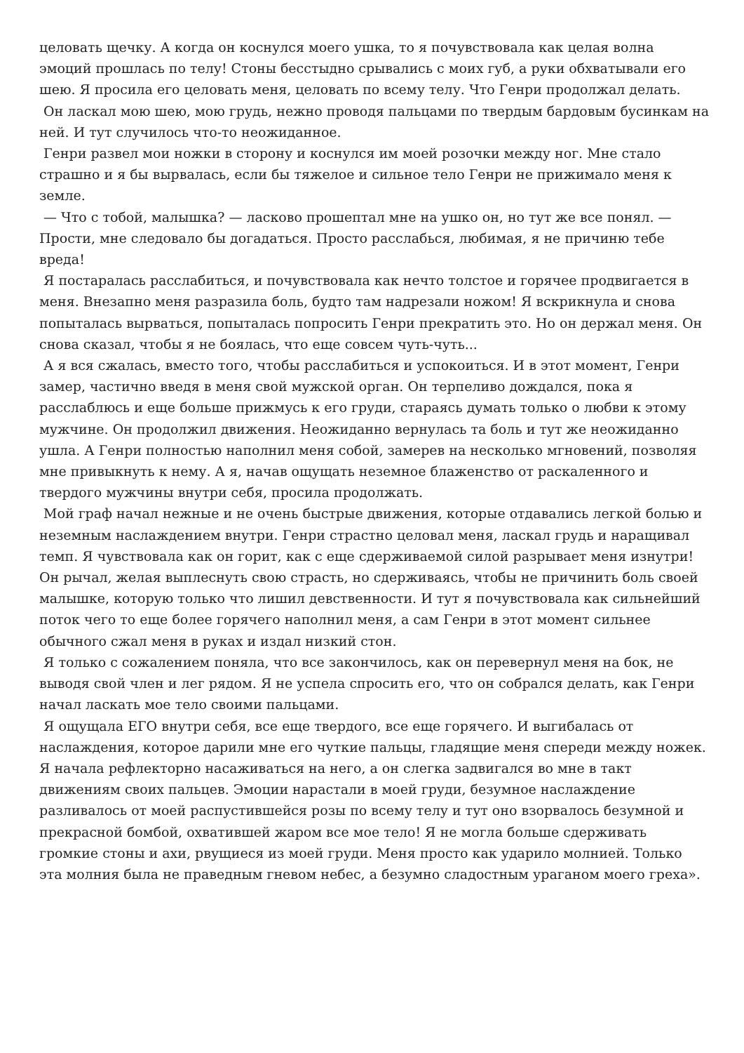целовать щечку. А когда он коснулся моего ушка, то я почувствовала как целая волна эмоций прошлась по телу! Стоны бесстыдно срывались с моих губ, а руки обхватывали его шею. Я просила его целовать меня, целовать по всему телу. Что Генри продолжал делать.
Он ласкал мою шею, мою грудь, нежно проводя пальцами по твердым бардовым бусинкам на ней. И тут случилось что-то неожиданное.
Генри развел мои ножки в сторону и коснулся им моей розочки между ног. Мне стало страшно и я бы вырвалась, если бы тяжелое и сильное тело Генри не прижимало меня к земле.
— Что с тобой, малышка? — ласково прошептал мне на ушко он, но тут же все понял. — Прости, мне следовало бы догадаться. Просто расслабься, любимая, я не причиню тебе вреда!
Я постаралась расслабиться, и почувствовала как нечто толстое и горячее продвигается в меня. Внезапно меня разразила боль, будто там надрезали ножом! Я вскрикнула и снова попыталась вырваться, попыталась попросить Генри прекратить это. Но он держал меня. Он снова сказал, чтобы я не боялась, что еще совсем чуть-чуть...
А я вся сжалась, вместо того, чтобы расслабиться и успокоиться. И в этот момент, Генри замер, частично введя в меня свой мужской орган. Он терпеливо дождался, пока я расслаблюсь и еще больше прижмусь к его груди, стараясь думать только о любви к этому мужчине. Он продолжил движения. Неожиданно вернулась та боль и тут же неожиданно ушла. А Генри полностью наполнил меня собой, замерев на несколько мгновений, позволяя мне привыкнуть к нему. А я, начав ощущать неземное блаженство от раскаленного и твердого мужчины внутри себя, просила продолжать.
Мой граф начал нежные и не очень быстрые движения, которые отдавались легкой болью и неземным наслаждением внутри. Генри страстно целовал меня, ласкал грудь и наращивал темп. Я чувствовала как он горит, как с еще сдерживаемой силой разрывает меня изнутри! Он рычал, желая выплеснуть свою страсть, но сдерживаясь, чтобы не причинить боль своей малышке, которую только что лишил девственности. И тут я почувствовала как сильнейший поток чего то еще более горячего наполнил меня, а сам Генри в этот момент сильнее обычного сжал меня в руках и издал низкий стон.
Я только с сожалением поняла, что все закончилось, как он перевернул меня на бок, не выводя свой член и лег рядом. Я не успела спросить его, что он собрался делать, как Генри начал ласкать мое тело своими пальцами.
Я ощущала ЕГО внутри себя, все еще твердого, все еще горячего. И выгибалась от наслаждения, которое дарили мне его чуткие пальцы, гладящие меня спереди между ножек. Я начала рефлекторно насаживаться на него, а он слегка задвигался во мне в такт движениям своих пальцев. Эмоции нарастали в моей груди, безумное наслаждение разливалось от моей распустившейся розы по всему телу и тут оно взорвалось безумной и прекрасной бомбой, охватившей жаром все мое тело! Я не могла больше сдерживать громкие стоны и ахи, рвущиеся из моей груди. Меня просто как ударило молнией. Только эта молния была не праведным гневом небес, а безумно сладостным ураганом моего греха».